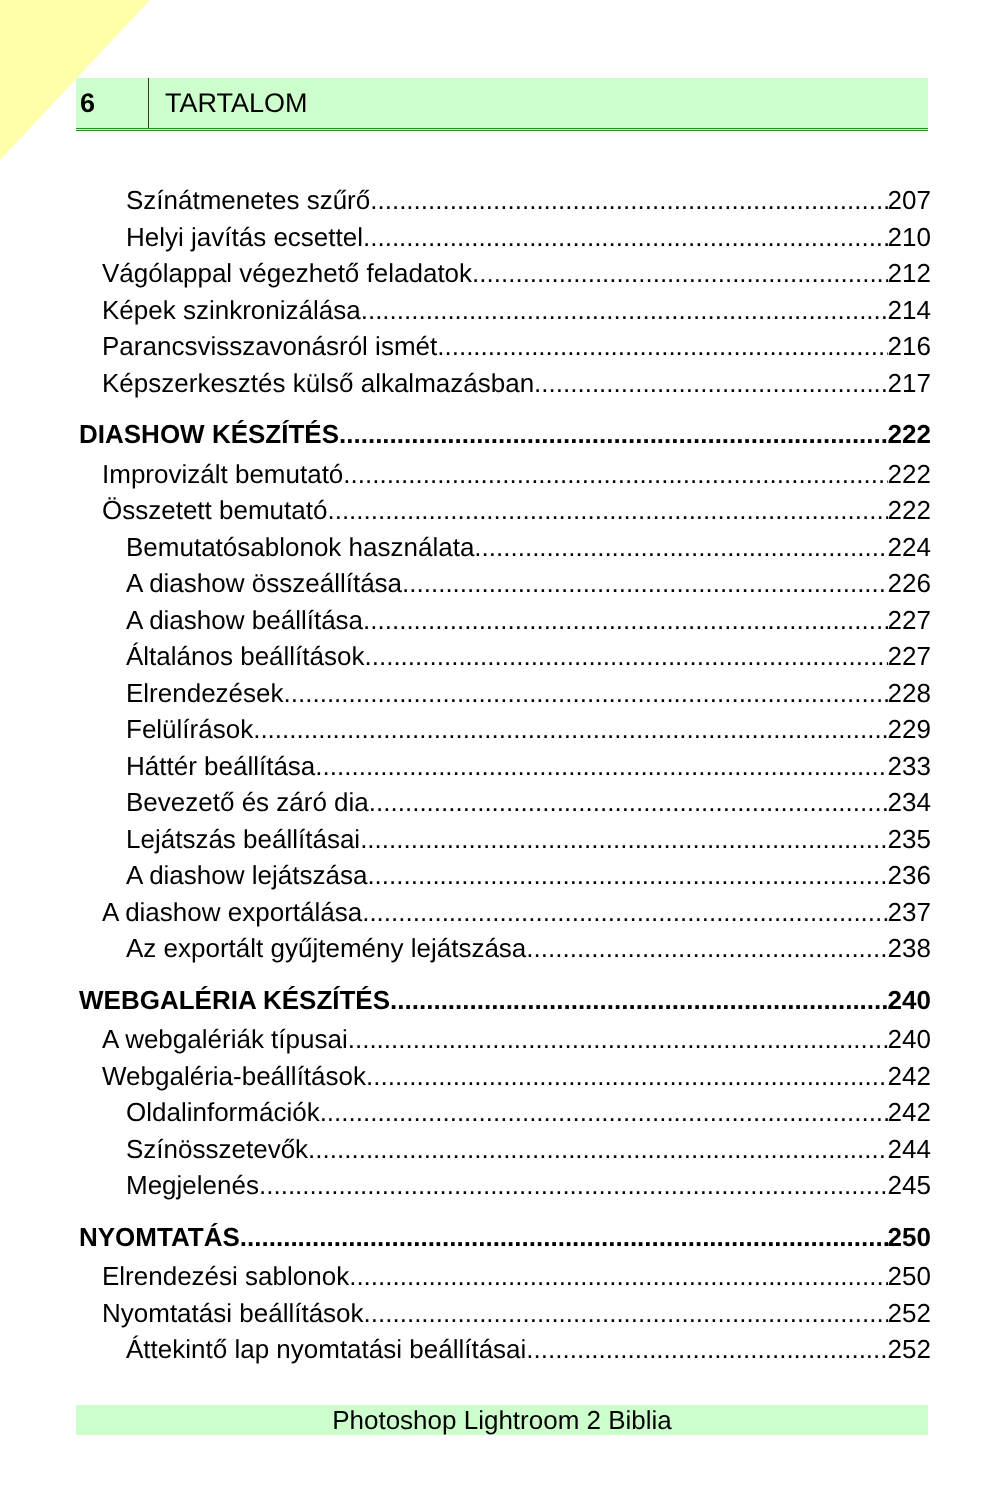6
TARTALOM
Színátmenetes szűrő 207
Helyi javítás ecsettel 210
Vágólappal végezhető feladatok 212
Képek szinkronizálása 214
Parancsvisszavonásról ismét 216
Képszerkesztés külső alkalmazásban 217
DIASHOW KÉSZÍTÉS 222
Improvizált bemutató 222
Összetett bemutató 222
Bemutatósablonok használata 224
A diashow összeállítása 226
A diashow beállítása 227
Általános beállítások 227
Elrendezések 228
Felülírások 229
Háttér beállítása 233
Bevezető és záró dia 234
Lejátszás beállításai 235
A diashow lejátszása 236
A diashow exportálása 237
Az exportált gyűjtemény lejátszása 238
WEBGALÉRIA KÉSZÍTÉS 240
A webgalériák típusai 240
Webgaléria-beállítások 242
Oldalinformációk 242
Színösszetevők 244
Megjelenés 245
NYOMTATÁS 250
Elrendezési sablonok 250
Nyomtatási beállítások 252
Áttekintő lap nyomtatási beállításai 252
Photoshop Lightroom 2 Biblia